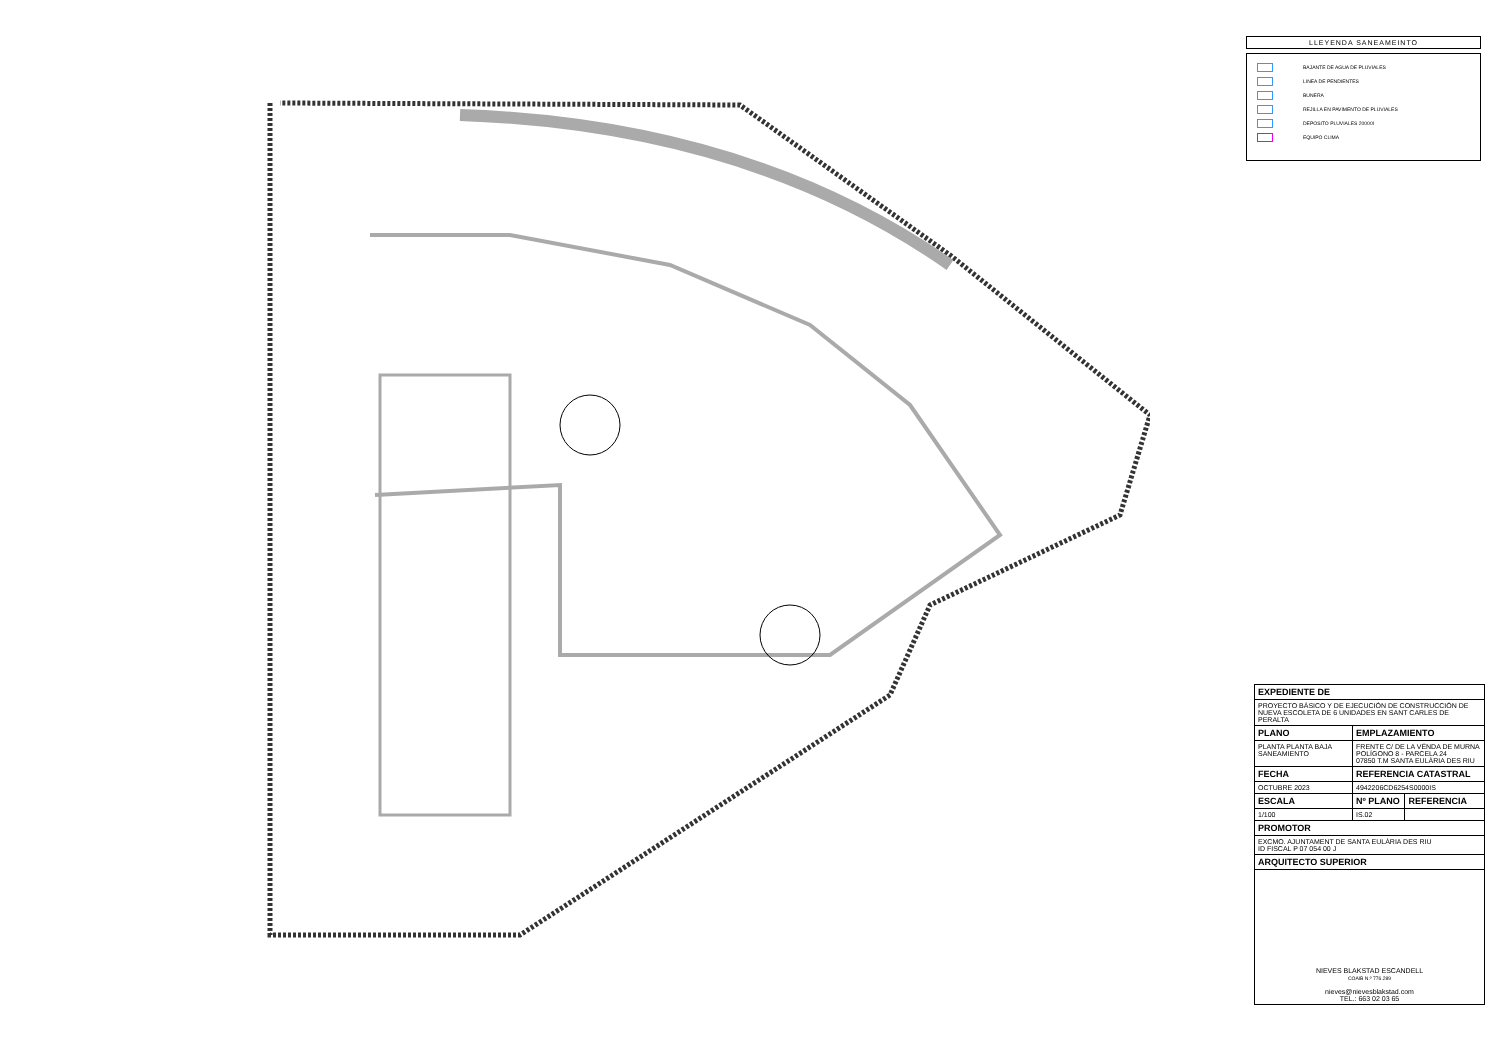LLEYENDA SANEAMEINTO
BAJANTE DE AGUA DE PLUVIALES
LINEA DE PENDIENTES
BUNERA
REJILLA EN PAVIMENTO DE PLUVIALES
DEPOSITO PLUVIALES 20000l
EQUIPO CLIMA
| EXPEDIENTE DE | | |
| PROYECTO BÁSICO Y DE EJECUCIÓN DE CONSTRUCCIÓN DE NUEVA ESCOLETA DE 6 UNIDADES EN SANT CARLES DE PERALTA | | |
| PLANO | EMPLAZAMIENTO | |
| PLANTA PLANTA BAJA SANEAMIENTO | FRENTE C/ DE LA VÉNDA DE MURNA POLÍGONO 8 - PARCELA 24 07850 T.M SANTA EULÀRIA DES RIU | |
| FECHA | REFERENCIA CATASTRAL | |
| OCTUBRE 2023 | 4942206CD6254S0000IS | |
| ESCALA | Nº PLANO | REFERENCIA |
| 1/100 | IS.02 | |
| PROMOTOR | | |
| EXCMO. AJUNTAMENT DE SANTA EULÀRIA DES RIU ID FISCAL P 07 054 00 J | | |
| ARQUITECTO SUPERIOR | | |
| NIEVES BLAKSTAD ESCANDELL COAIB N.º 776.289 nieves@nievesblakstad.com TEL.: 663 02 03 65 | | |